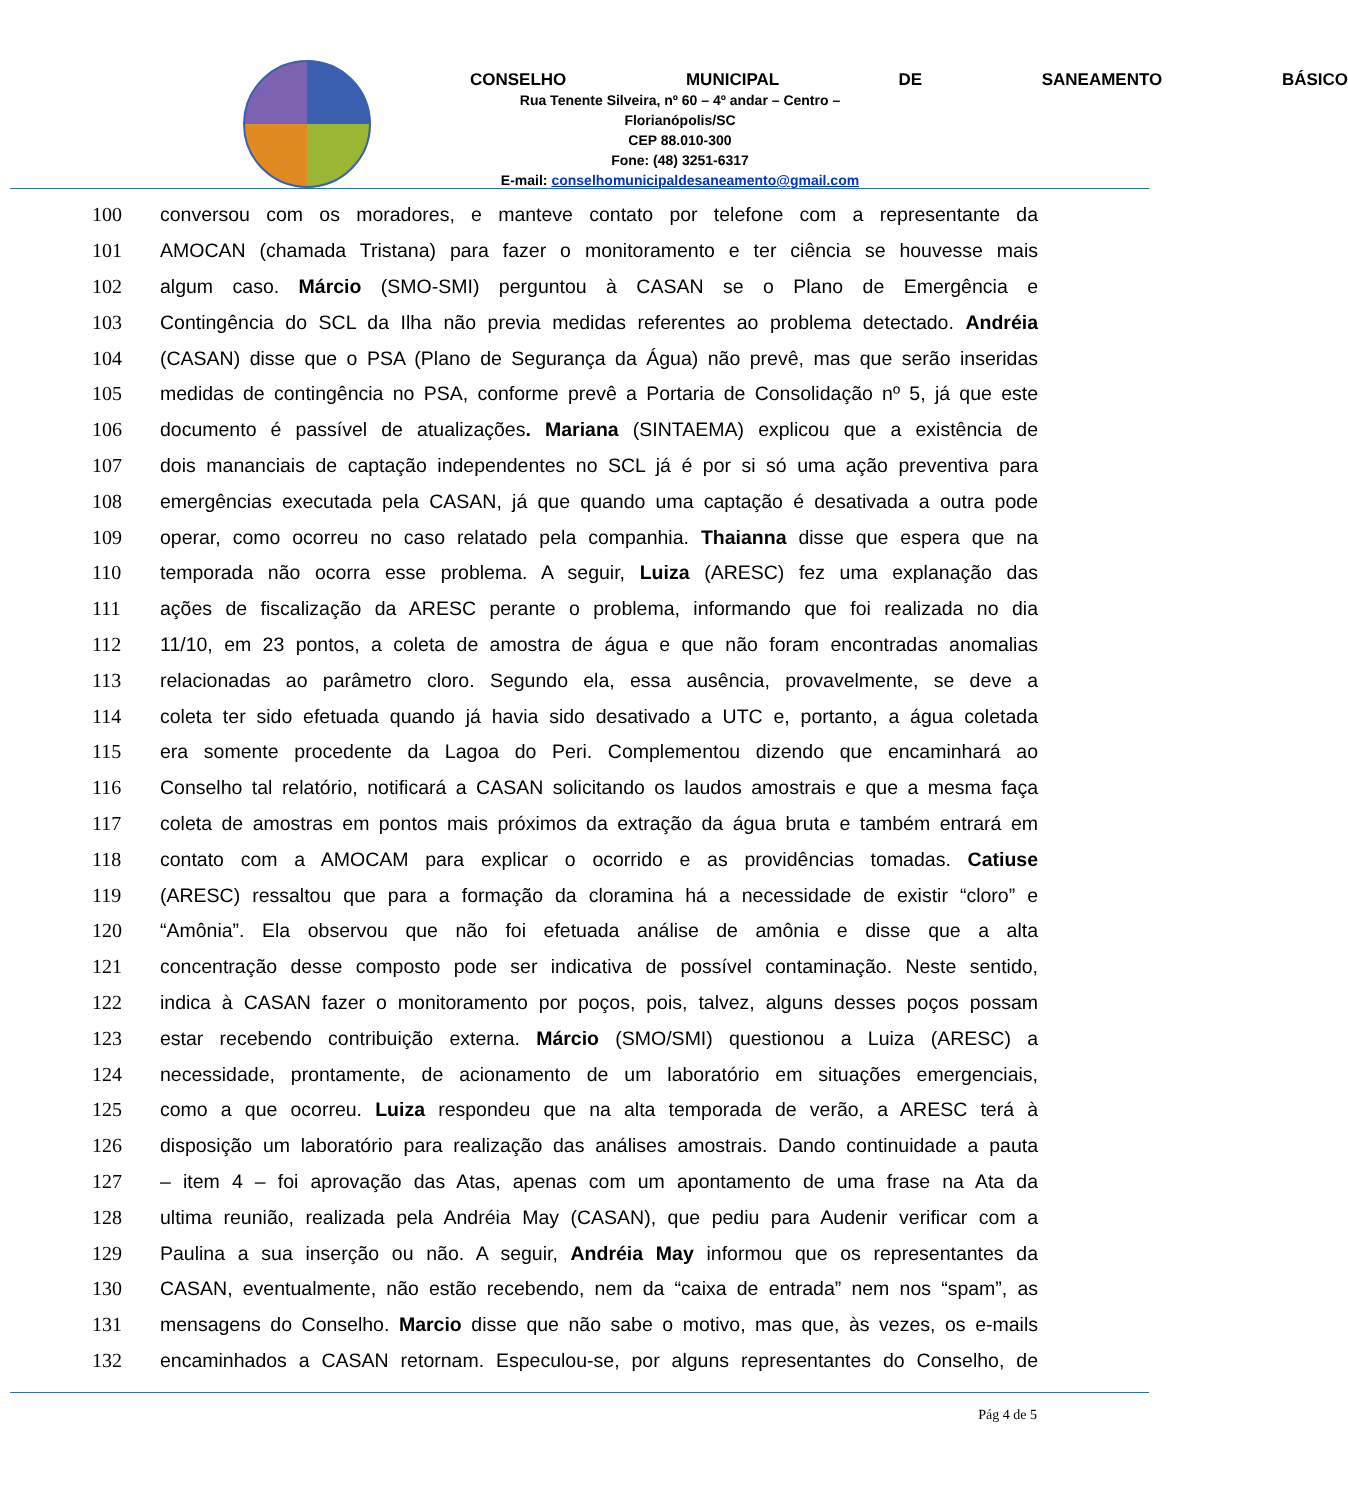CONSELHO MUNICIPAL DE SANEAMENTO BÁSICO
Rua Tenente Silveira, nº 60 – 4º andar – Centro – Florianópolis/SC
CEP 88.010-300
Fone: (48) 3251-6317
E-mail: conselhomunicipaldesaneamento@gmail.com
100 conversou com os moradores, e manteve contato por telefone com a representante da
101 AMOCAN (chamada Tristana) para fazer o monitoramento e ter ciência se houvesse mais
102 algum caso. Márcio (SMO-SMI) perguntou à CASAN se o Plano de Emergência e
103 Contingência do SCL da Ilha não previa medidas referentes ao problema detectado. Andréia
104 (CASAN) disse que o PSA (Plano de Segurança da Água) não prevê, mas que serão inseridas
105 medidas de contingência no PSA, conforme prevê a Portaria de Consolidação nº 5, já que este
106 documento é passível de atualizações. Mariana (SINTAEMA) explicou que a existência de
107 dois mananciais de captação independentes no SCL já é por si só uma ação preventiva para
108 emergências executada pela CASAN, já que quando uma captação é desativada a outra pode
109 operar, como ocorreu no caso relatado pela companhia. Thaianna disse que espera que na
110 temporada não ocorra esse problema. A seguir, Luiza (ARESC) fez uma explanação das
111 ações de fiscalização da ARESC perante o problema, informando que foi realizada no dia
112 11/10, em 23 pontos, a coleta de amostra de água e que não foram encontradas anomalias
113 relacionadas ao parâmetro cloro. Segundo ela, essa ausência, provavelmente, se deve a
114 coleta ter sido efetuada quando já havia sido desativado a UTC e, portanto, a água coletada
115 era somente procedente da Lagoa do Peri. Complementou dizendo que encaminhará ao
116 Conselho tal relatório, notificará a CASAN solicitando os laudos amostrais e que a mesma faça
117 coleta de amostras em pontos mais próximos da extração da água bruta e também entrará em
118 contato com a AMOCAM para explicar o ocorrido e as providências tomadas. Catiuse
119 (ARESC) ressaltou que para a formação da cloramina há a necessidade de existir “cloro” e
120 “Amônia”. Ela observou que não foi efetuada análise de amônia e disse que a alta
121 concentração desse composto pode ser indicativa de possível contaminação. Neste sentido,
122 indica à CASAN fazer o monitoramento por poços, pois, talvez, alguns desses poços possam
123 estar recebendo contribuição externa. Márcio (SMO/SMI) questionou a Luiza (ARESC) a
124 necessidade, prontamente, de acionamento de um laboratório em situações emergenciais,
125 como a que ocorreu. Luiza respondeu que na alta temporada de verão, a ARESC terá à
126 disposição um laboratório para realização das análises amostrais. Dando continuidade a pauta
127 – item 4 – foi aprovação das Atas, apenas com um apontamento de uma frase na Ata da
128 ultima reunião, realizada pela Andréia May (CASAN), que pediu para Audenir verificar com a
129 Paulina a sua inserção ou não. A seguir, Andréia May informou que os representantes da
130 CASAN, eventualmente, não estão recebendo, nem da “caixa de entrada” nem nos “spam”, as
131 mensagens do Conselho. Marcio disse que não sabe o motivo, mas que, às vezes, os e-mails
132 encaminhados a CASAN retornam. Especulou-se, por alguns representantes do Conselho, de
Pág 4 de 5